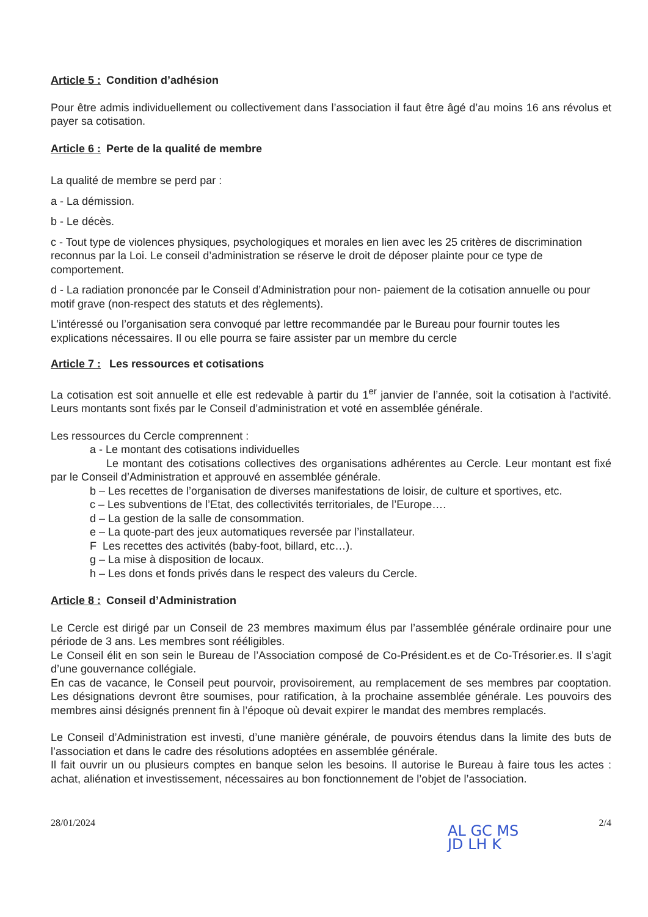Article 5 : Condition d’adhésion
Pour être admis individuellement ou collectivement dans l’association il faut être âgé d’au moins 16 ans révolus et payer sa cotisation.
Article 6 : Perte de la qualité de membre
La qualité de membre se perd par :
a - La démission.
b - Le décès.
c - Tout type de violences physiques, psychologiques et morales en lien avec les 25 critères de discrimination reconnus par la Loi. Le conseil d’administration se réserve le droit de déposer plainte pour ce type de comportement.
d - La radiation prononcée par le Conseil d’Administration pour non- paiement de la cotisation annuelle ou pour motif grave (non-respect des statuts et des règlements).
L’intéressé ou l’organisation sera convoqué par lettre recommandée par le Bureau pour fournir toutes les explications nécessaires. Il ou elle pourra se faire assister par un membre du cercle
Article 7 : Les ressources et cotisations
La cotisation est soit annuelle et elle est redevable à partir du 1<sup>er</sup> janvier de l’année, soit la cotisation à l'activité. Leurs montants sont fixés par le Conseil d’administration et voté en assemblée générale.
Les ressources du Cercle comprennent :
a - Le montant des cotisations individuelles
Le montant des cotisations collectives des organisations adhérentes au Cercle. Leur montant est fixé par le Conseil d’Administration et approuvé en assemblée générale.
b – Les recettes de l’organisation de diverses manifestations de loisir, de culture et sportives, etc.
c – Les subventions de l’Etat, des collectivités territoriales, de l’Europe….
d – La gestion de la salle de consommation.
e – La quote-part des jeux automatiques reversée par l’installateur.
F Les recettes des activités (baby-foot, billard, etc…).
g – La mise à disposition de locaux.
h – Les dons et fonds privés dans le respect des valeurs du Cercle.
Article 8 : Conseil d’Administration
Le Cercle est dirigé par un Conseil de 23 membres maximum élus par l’assemblée générale ordinaire pour une période de 3 ans. Les membres sont rééligibles.
Le Conseil élit en son sein le Bureau de l’Association composé de Co-Président.es et de Co-Trésorier.es. Il s’agit d’une gouvernance collégiale.
En cas de vacance, le Conseil peut pourvoir, provisoirement, au remplacement de ses membres par cooptation. Les désignations devront être soumises, pour ratification, à la prochaine assemblée générale. Les pouvoirs des membres ainsi désignés prennent fin à l’époque où devait expirer le mandat des membres remplacés.
Le Conseil d’Administration est investi, d’une manière générale, de pouvoirs étendus dans la limite des buts de l’association et dans le cadre des résolutions adoptées en assemblée générale.
Il fait ouvrir un ou plusieurs comptes en banque selon les besoins. Il autorise le Bureau à faire tous les actes : achat, aliénation et investissement, nécessaires au bon fonctionnement de l’objet de l’association.
28/01/2024 2/4
AL GC MS
JD LH K